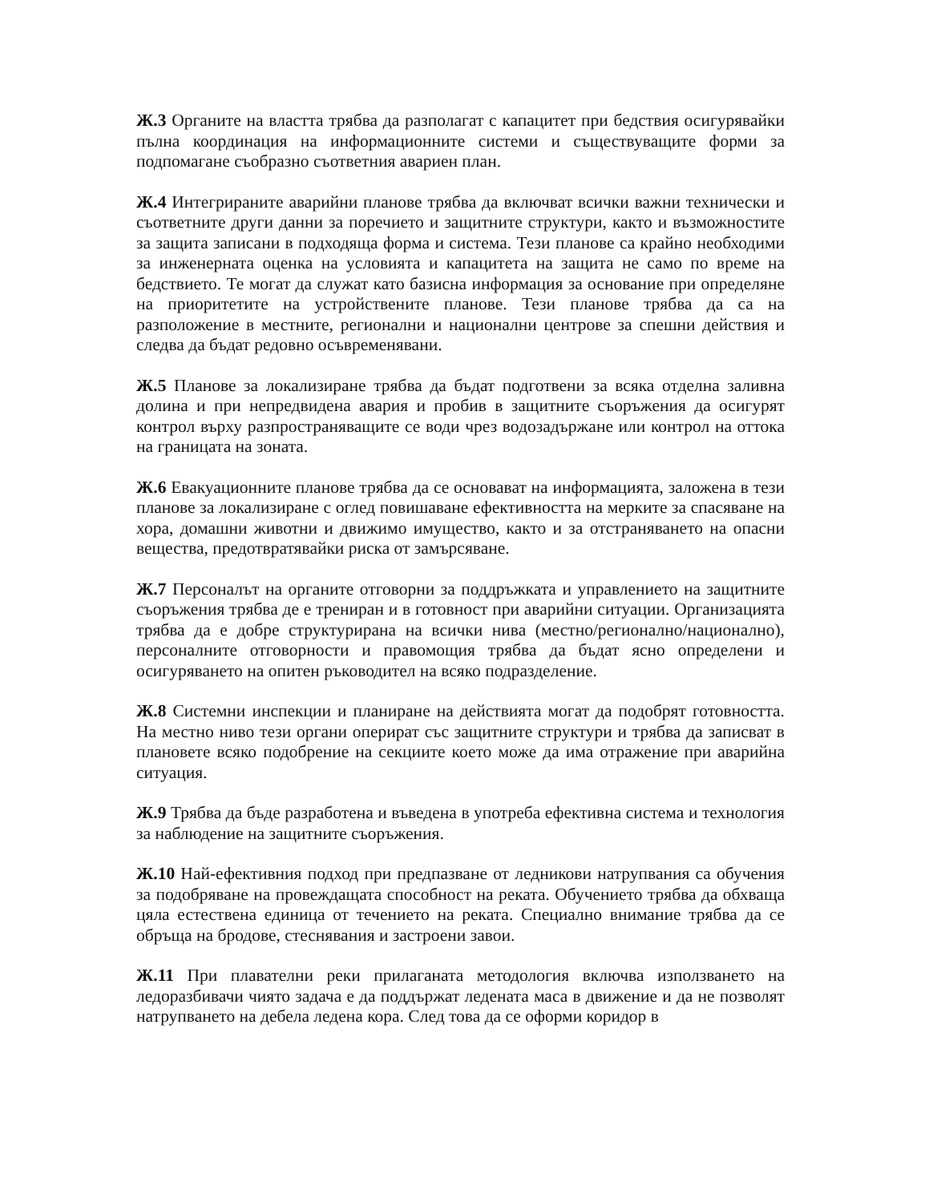Ж.3 Органите на властта трябва да разполагат с капацитет при бедствия осигурявайки пълна координация на информационните системи и съществуващите форми за подпомагане съобразно съответния авариен план.
Ж.4 Интегрираните аварийни планове трябва да включват всички важни технически и съответните други данни за поречието и защитните структури, както и възможностите за защита записани в подходяща форма и система. Тези планове са крайно необходими за инженерната оценка на условията и капацитета на защита не само по време на бедствието. Те могат да служат като базисна информация за основание при определяне на приоритетите на устройствените планове. Тези планове трябва да са на разположение в местните, регионални и национални центрове за спешни действия и следва да бъдат редовно осъвременявани.
Ж.5 Планове за локализиране трябва да бъдат подготвени за всяка отделна заливна долина и при непредвидена авария и пробив в защитните съоръжения да осигурят контрол върху разпространяващите се води чрез водозадържане или контрол на оттока на границата на зоната.
Ж.6 Евакуационните планове трябва да се основават на информацията, заложена в тези планове за локализиране с оглед повишаване ефективността на мерките за спасяване на хора, домашни животни и движимо имущество, както и за отстраняването на опасни вещества, предотвратявайки риска от замърсяване.
Ж.7 Персоналът на органите отговорни за поддръжката и управлението на защитните съоръжения трябва де е трениран и в готовност при аварийни ситуации. Организацията трябва да е добре структурирана на всички нива (местно/регионално/национално), персоналните отговорности и правомощия трябва да бъдат ясно определени и осигуряването на опитен ръководител на всяко подразделение.
Ж.8 Системни инспекции и планиране на действията могат да подобрят готовността. На местно ниво тези органи оперират със защитните структури и трябва да записват в плановете всяко подобрение на секциите което може да има отражение при аварийна ситуация.
Ж.9 Трябва да бъде разработена и въведена в употреба ефективна система и технология за наблюдение на защитните съоръжения.
Ж.10 Най-ефективния подход при предпазване от ледникови натрупвания са обучения за подобряване на провеждащата способност на реката. Обучението трябва да обхваща цяла естествена единица от течението на реката. Специално внимание трябва да се обръща на бродове, стеснявания и застроени завои.
Ж.11 При плавателни реки прилаганата методология включва използването на ледоразбивачи чиято задача е да поддържат ледената маса в движение и да не позволят натрупването на дебела ледена кора. След това да се оформи коридор в